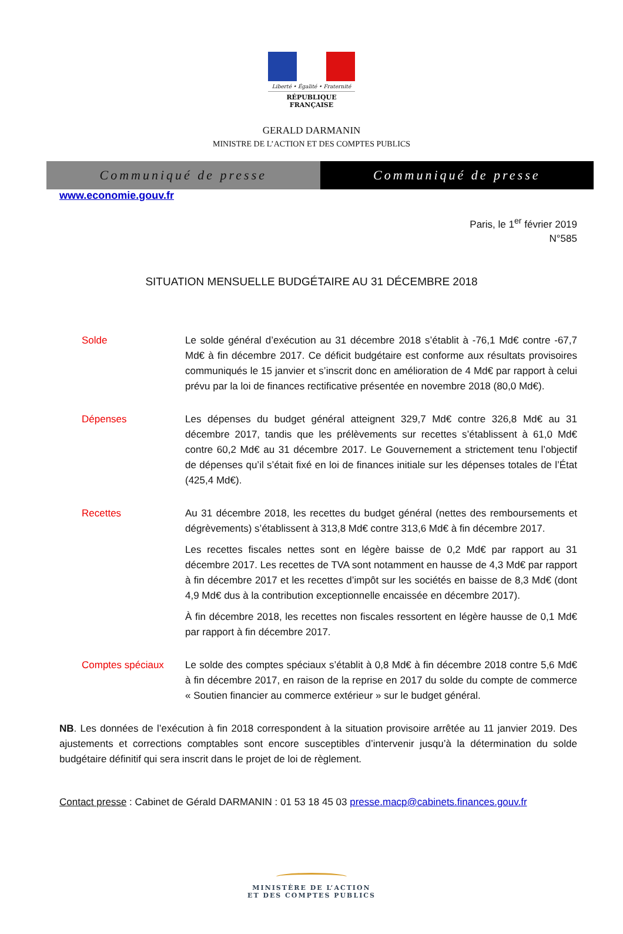Liberté • Égalité • Fraternité
RÉPUBLIQUE FRANÇAISE
GERALD DARMANIN
MINISTRE DE L’ACTION ET DES COMPTES PUBLICS
Communiqué de presse Communiqué de presse
www.economie.gouv.fr
Paris, le 1<sup>er</sup> février 2019
N°585
SITUATION MENSUELLE BUDGÉTAIRE AU 31 DÉCEMBRE 2018
Solde Le solde général d’exécution au 31 décembre 2018 s’établit à -76,1 Md€ contre -67,7 Md€ à fin décembre 2017. Ce déficit budgétaire est conforme aux résultats provisoires communiqués le 15 janvier et s’inscrit donc en amélioration de 4 Md€ par rapport à celui prévu par la loi de finances rectificative présentée en novembre 2018 (80,0 Md€).
Dépenses Les dépenses du budget général atteignent 329,7 Md€ contre 326,8 Md€ au 31 décembre 2017, tandis que les prélèvements sur recettes s’établissent à 61,0 Md€ contre 60,2 Md€ au 31 décembre 2017. Le Gouvernement a strictement tenu l’objectif de dépenses qu’il s’était fixé en loi de finances initiale sur les dépenses totales de l’État (425,4 Md€).
Recettes Au 31 décembre 2018, les recettes du budget général (nettes des remboursements et dégrèvements) s’établissent à 313,8 Md€ contre 313,6 Md€ à fin décembre 2017.
Les recettes fiscales nettes sont en légère baisse de 0,2 Md€ par rapport au 31 décembre 2017. Les recettes de TVA sont notamment en hausse de 4,3 Md€ par rapport à fin décembre 2017 et les recettes d’impôt sur les sociétés en baisse de 8,3 Md€ (dont 4,9 Md€ dus à la contribution exceptionnelle encaissée en décembre 2017).
À fin décembre 2018, les recettes non fiscales ressortent en légère hausse de 0,1 Md€ par rapport à fin décembre 2017.
Comptes spéciaux Le solde des comptes spéciaux s’établit à 0,8 Md€ à fin décembre 2018 contre 5,6 Md€ à fin décembre 2017, en raison de la reprise en 2017 du solde du compte de commerce « Soutien financier au commerce extérieur » sur le budget général.
NB. Les données de l’exécution à fin 2018 correspondent à la situation provisoire arrêtée au 11 janvier 2019. Des ajustements et corrections comptables sont encore susceptibles d’intervenir jusqu’à la détermination du solde budgétaire définitif qui sera inscrit dans le projet de loi de règlement.
Contact presse : Cabinet de Gérald DARMANIN : 01 53 18 45 03 presse.macp@cabinets.finances.gouv.fr
MINISTÈRE DE L’ACTION
ET DES COMPTES PUBLICS